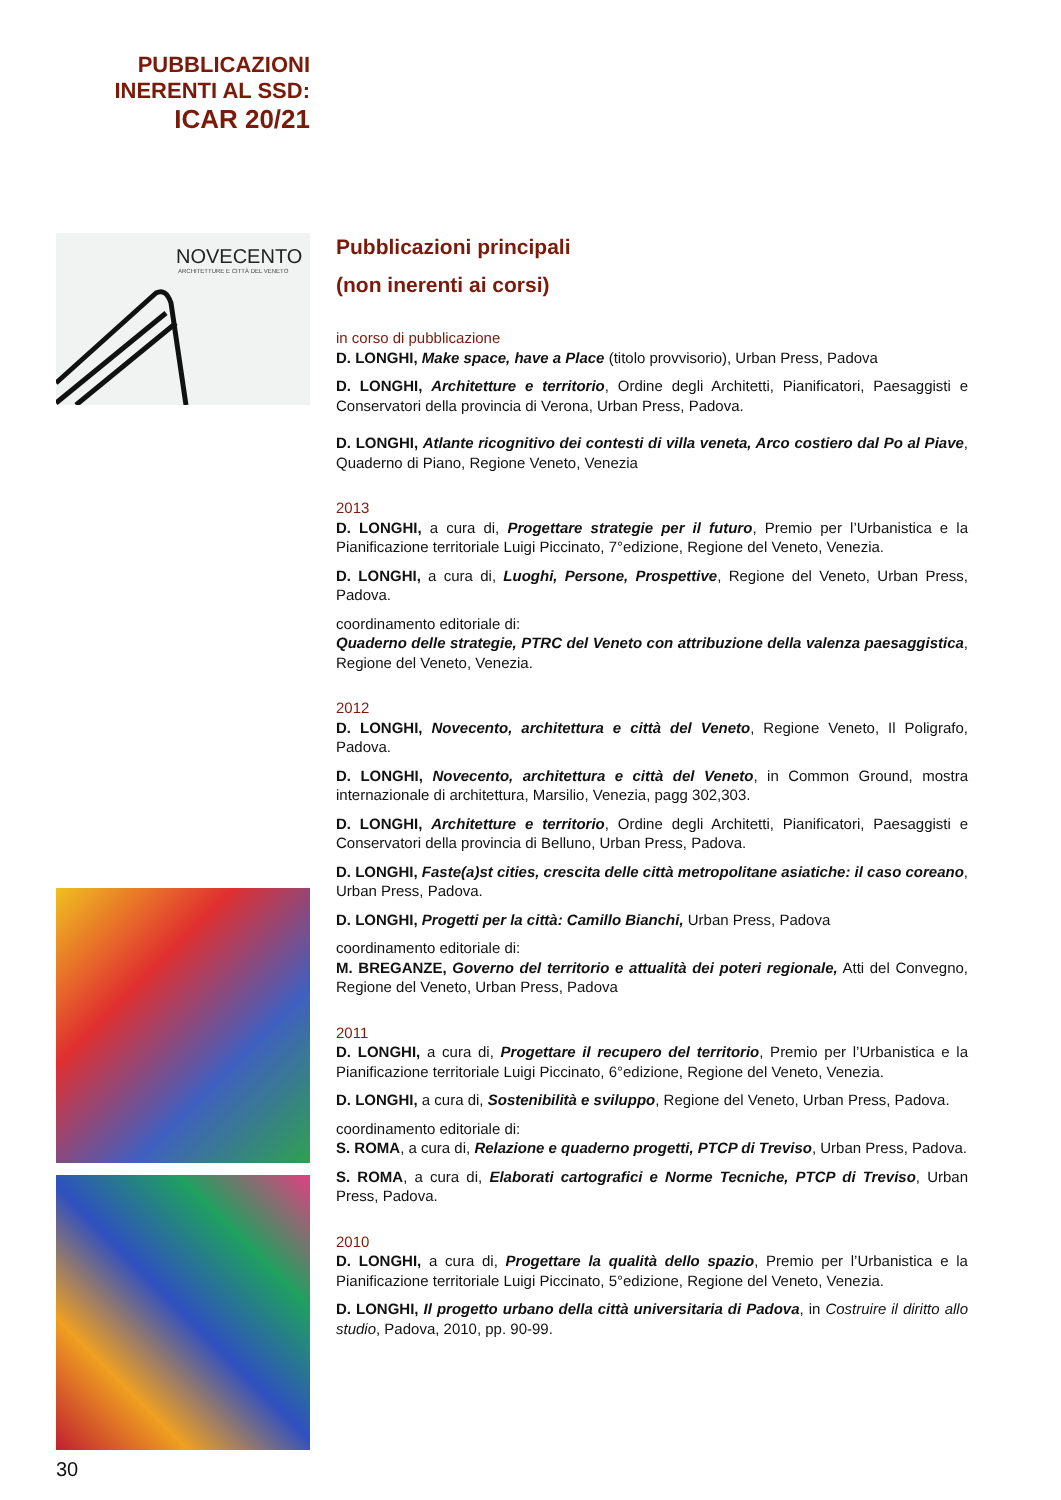PUBBLICAZIONI INERENTI AL SSD:
ICAR 20/21
NOVECENTO
ARCHITETTURE E CITTÀ DEL VENETO
Pubblicazioni principali
(non inerenti ai corsi)
in corso di pubblicazione
D. LONGHI, Make space, have a Place (titolo provvisorio), Urban Press, Padova
D. LONGHI, Architetture e territorio, Ordine degli Architetti, Pianificatori, Paesaggisti e Conservatori della provincia di Verona, Urban Press, Padova.
D. LONGHI, Atlante ricognitivo dei contesti di villa veneta, Arco costiero dal Po al Piave, Quaderno di Piano, Regione Veneto, Venezia
2013
D. LONGHI, a cura di, Progettare strategie per il futuro, Premio per l’Urbanistica e la Pianificazione territoriale Luigi Piccinato, 7°edizione, Regione del Veneto, Venezia.
D. LONGHI, a cura di, Luoghi, Persone, Prospettive, Regione del Veneto, Urban Press, Padova.
coordinamento editoriale di:
Quaderno delle strategie, PTRC del Veneto con attribuzione della valenza paesaggistica, Regione del Veneto, Venezia.
2012
D. LONGHI, Novecento, architettura e città del Veneto, Regione Veneto, Il Poligrafo, Padova.
D. LONGHI, Novecento, architettura e città del Veneto, in Common Ground, mostra internazionale di architettura, Marsilio, Venezia, pagg 302,303.
D. LONGHI, Architetture e territorio, Ordine degli Architetti, Pianificatori, Paesaggisti e Conservatori della provincia di Belluno, Urban Press, Padova.
D. LONGHI, Faste(a)st cities, crescita delle città metropolitane asiatiche: il caso coreano, Urban Press, Padova.
D. LONGHI, Progetti per la città: Camillo Bianchi, Urban Press, Padova
coordinamento editoriale di:
M. BREGANZE, Governo del territorio e attualità dei poteri regionale, Atti del Convegno, Regione del Veneto, Urban Press, Padova
2011
D. LONGHI, a cura di, Progettare il recupero del territorio, Premio per l’Urbanistica e la Pianificazione territoriale Luigi Piccinato, 6°edizione, Regione del Veneto, Venezia.
D. LONGHI, a cura di, Sostenibilità e sviluppo, Regione del Veneto, Urban Press, Padova.
coordinamento editoriale di:
S. ROMA, a cura di, Relazione e quaderno progetti, PTCP di Treviso, Urban Press, Padova.
S. ROMA, a cura di, Elaborati cartografici e Norme Tecniche, PTCP di Treviso, Urban Press, Padova.
2010
D. LONGHI, a cura di, Progettare la qualità dello spazio, Premio per l’Urbanistica e la Pianificazione territoriale Luigi Piccinato, 5°edizione, Regione del Veneto, Venezia.
D. LONGHI, Il progetto urbano della città universitaria di Padova, in Costruire il diritto allo studio, Padova, 2010, pp. 90-99.
30